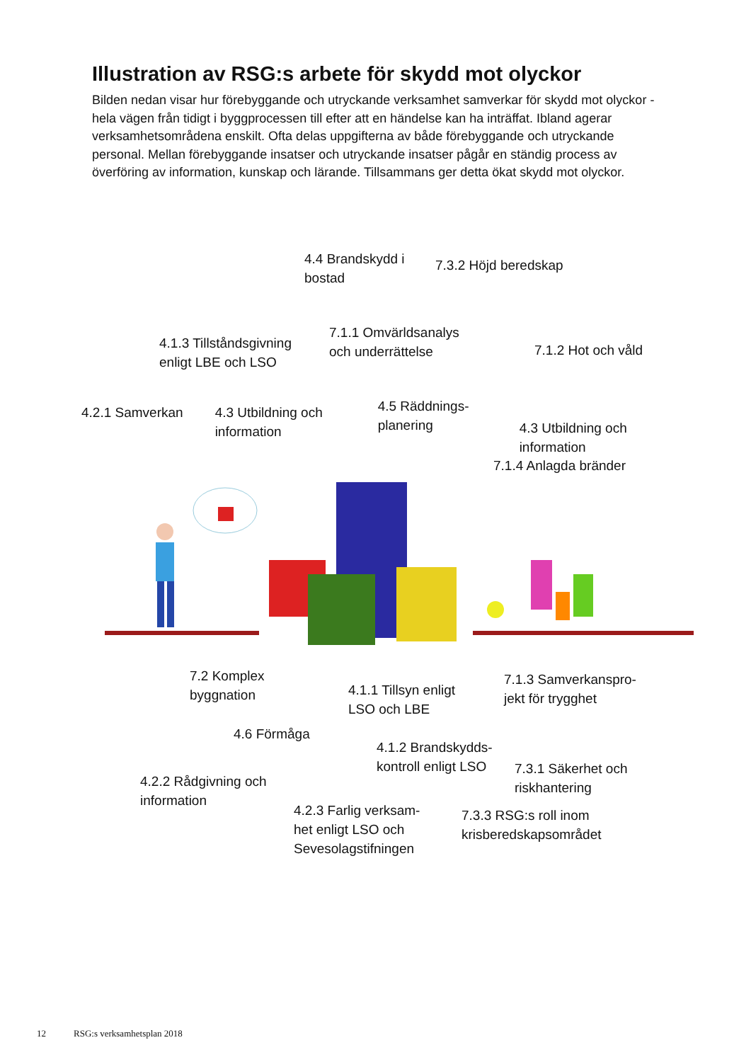Illustration av RSG:s arbete för skydd mot olyckor
Bilden nedan visar hur förebyggande och utryckande verksamhet samverkar för skydd mot olyckor - hela vägen från tidigt i byggprocessen till efter att en händelse kan ha inträffat. Ibland agerar verksamhetsområdena enskilt. Ofta delas uppgifterna av både förebyggande och utryckande personal. Mellan förebyggande insatser och utryckande insatser pågår en ständig process av överföring av information, kunskap och lärande. Tillsammans ger detta ökat skydd mot olyckor.
4.4 Brandskydd i bostad
7.3.2 Höjd beredskap
4.1.3 Tillståndsgivning enligt LBE och LSO
7.1.1 Omvärldsanalys och underrättelse
7.1.2 Hot och våld
4.2.1 Samverkan 4.3 Utbildning och information
4.5 Räddnings-planering
4.3 Utbildning och information
7.1.4 Anlagda bränder
7.2 Komplex byggnation
4.1.1 Tillsyn enligt LSO och LBE
7.1.3 Samverkanspro-jekt för trygghet
4.6 Förmåga
4.2.2 Rådgivning och information
4.1.2 Brandskydds-kontroll enligt LSO
7.3.1 Säkerhet och riskhantering
4.2.3 Farlig verksam-het enligt LSO och Sevesolagstifningen
7.3.3 RSG:s roll inom krisberedskapsområdet
12 RSG:s verksamhetsplan 2018